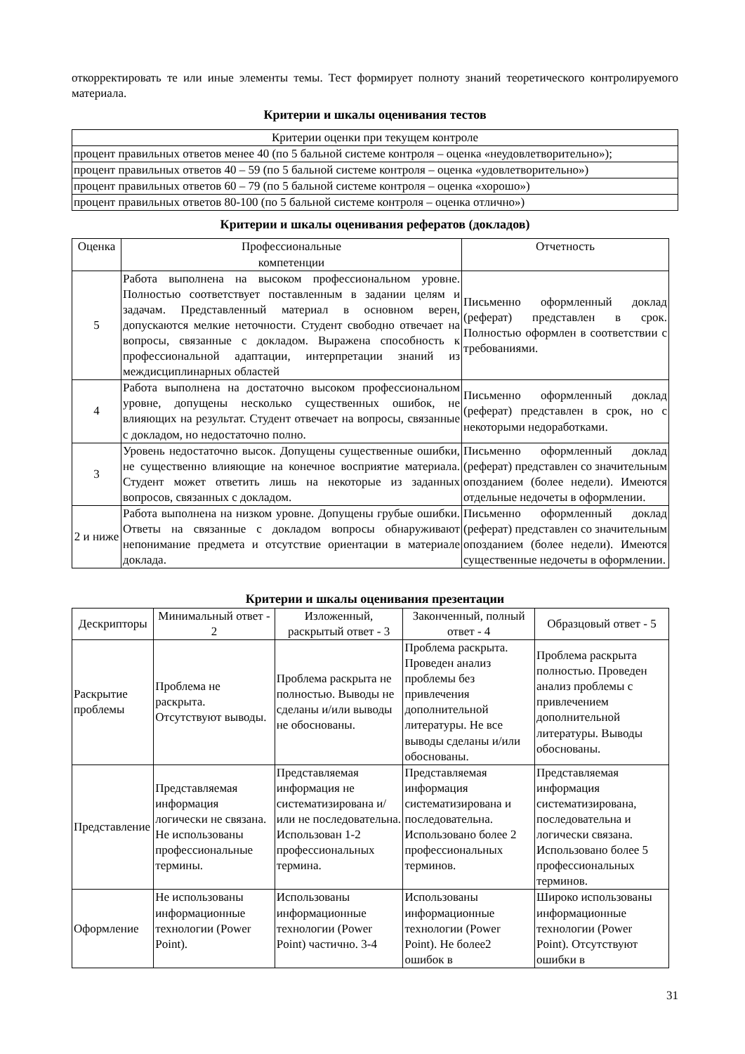откорректировать те или иные элементы темы. Тест формирует полноту знаний теоретического контролируемого материала.
Критерии и шкалы оценивания тестов
| Критерии оценки при текущем контроле |
| --- |
| процент правильных ответов менее 40 (по 5 бальной системе контроля – оценка «неудовлетворительно»); |
| процент правильных ответов 40 – 59 (по 5 бальной системе контроля – оценка «удовлетворительно») |
| процент правильных ответов 60 – 79 (по 5 бальной системе контроля – оценка «хорошо») |
| процент правильных ответов 80-100 (по 5 бальной системе контроля – оценка отлично») |
Критерии и шкалы оценивания рефератов (докладов)
| Оценка | Профессиональные компетенции | Отчетность |
| --- | --- | --- |
| 5 | Работа выполнена на высоком профессиональном уровне. Полностью соответствует поставленным в задании целям и задачам. Представленный материал в основном верен, допускаются мелкие неточности. Студент свободно отвечает на вопросы, связанные с докладом. Выражена способность к профессиональной адаптации, интерпретации знаний из междисциплинарных областей | Письменно оформленный доклад (реферат) представлен в срок. Полностью оформлен в соответствии с требованиями. |
| 4 | Работа выполнена на достаточно высоком профессиональном уровне, допущены несколько существенных ошибок, не влияющих на результат. Студент отвечает на вопросы, связанные с докладом, но недостаточно полно. | Письменно оформленный доклад (реферат) представлен в срок, но с некоторыми недоработками. |
| 3 | Уровень недостаточно высок. Допущены существенные ошибки, не существенно влияющие на конечное восприятие материала. Студент может ответить лишь на некоторые из заданных вопросов, связанных с докладом. | Письменно оформленный доклад (реферат) представлен со значительным опозданием (более недели). Имеются отдельные недочеты в оформлении. |
| 2 и ниже | Работа выполнена на низком уровне. Допущены грубые ошибки. Ответы на связанные с докладом вопросы обнаруживают непонимание предмета и отсутствие ориентации в материале доклада. | Письменно оформленный доклад (реферат) представлен со значительным опозданием (более недели). Имеются существенные недочеты в оформлении. |
Критерии и шкалы оценивания презентации
| Дескрипторы | Минимальный ответ - 2 | Изложенный, раскрытый ответ - 3 | Законченный, полный ответ - 4 | Образцовый ответ - 5 |
| --- | --- | --- | --- | --- |
| Раскрытие проблемы | Проблема не раскрыта. Отсутствуют выводы. | Проблема раскрыта не полностью. Выводы не сделаны и/или выводы не обоснованы. | Проблема раскрыта. Проведен анализ проблемы без привлечения дополнительной литературы. Не все выводы сделаны и/или обоснованы. | Проблема раскрыта полностью. Проведен анализ проблемы с привлечением дополнительной литературы. Выводы обоснованы. |
| Представление | Представляемая информация логически не связана. Не использованы профессиональные термины. | Представляемая информация не систематизирована и/или не последовательна. Использован 1-2 профессиональных термина. | Представляемая информация систематизирована и последовательна. Использовано более 2 профессиональных терминов. | Представляемая информация систематизирована, последовательна и логически связана. Использовано более 5 профессиональных терминов. |
| Оформление | Не использованы информационные технологии (Power Point). | Использованы информационные технологии (Power Point) частично. 3-4 | Использованы информационные технологии (Power Point). Не более2 ошибок в | Широко использованы информационные технологии (Power Point). Отсутствуют ошибки в |
31